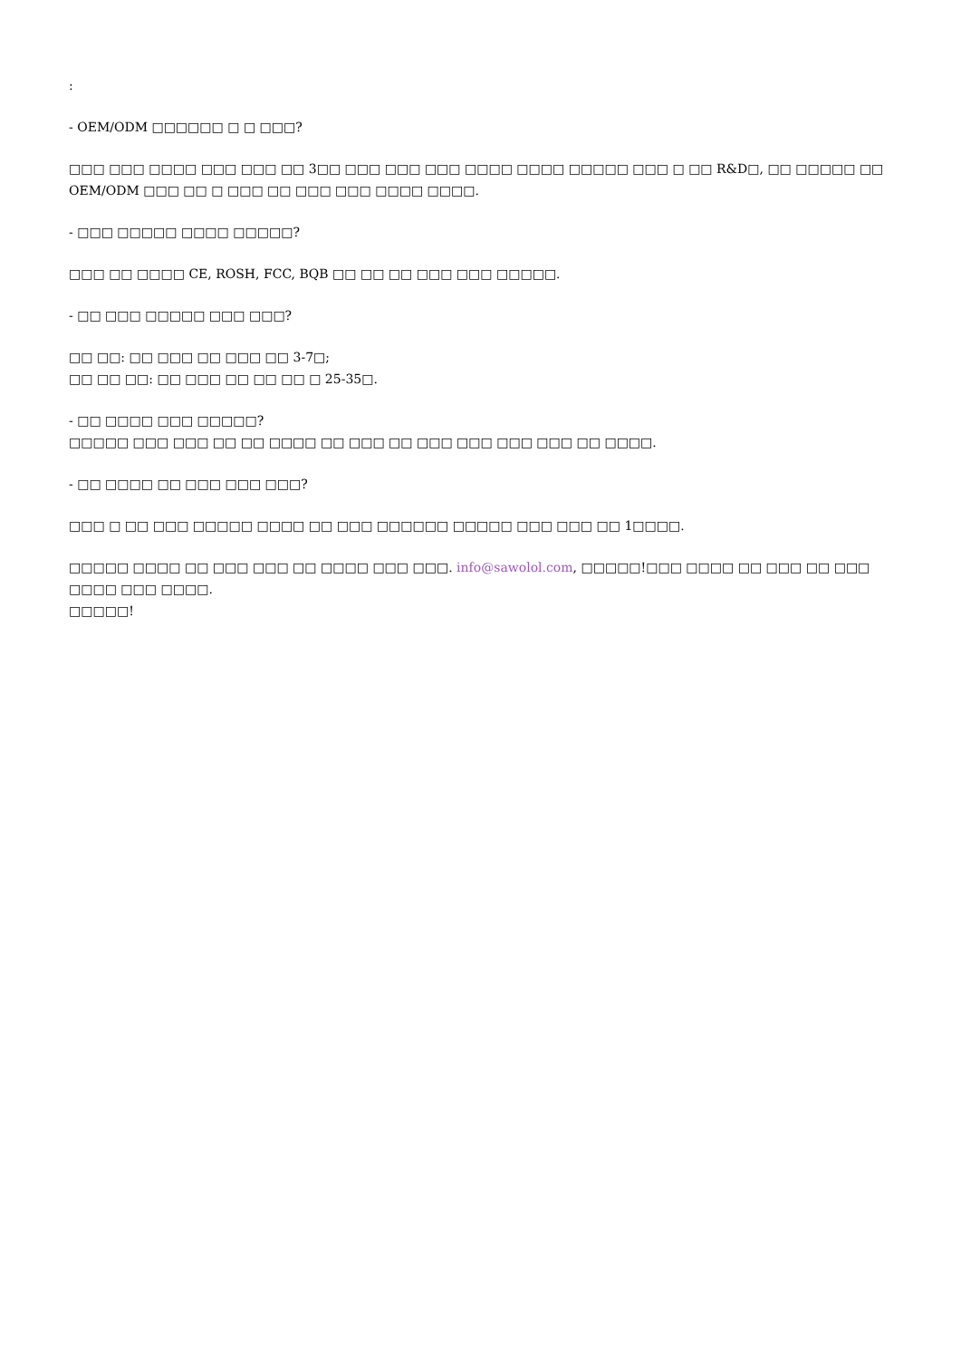:
- OEM/ODM □□□□□□ □ □ □□□?
□□□ □□□ □□□□ □□□ □□□ □□ 3□□ □□□ □□□ □□□ □□□□ □□□□ □□□□□ □□□ □ □□ R&D□, □□ □□□□□ □□ OEM/ODM □□□ □□ □ □□□ □□ □□□ □□□ □□□□ □□□□.
- □□□ □□□□□ □□□□ □□□□□?
□□□ □□ □□□□ CE, ROSH, FCC, BQB □□ □□ □□ □□□ □□□ □□□□□.
- □□ □□□ □□□□□ □□□ □□□?
□□ □□: □□ □□□ □□ □□□ □□ 3-7□;
□□ □□ □□: □□ □□□ □□ □□ □□ □ 25-35□.
- □□ □□□□ □□□ □□□□□?
□□□□□ □□□ □□□ □□ □□ □□□□ □□ □□□ □□ □□□ □□□ □□□ □□□ □□ □□□□.
- □□ □□□□ □□ □□□ □□□ □□□?
□□□ □ □□ □□□ □□□□□ □□□□ □□ □□□ □□□□□□ □□□□□ □□□ □□□ □□ 1□□□□.
□□□□□ □□□□ □□ □□□ □□□ □□ □□□□ □□□ □□□. info@sawolol.com, □□□□□!□□□ □□□□ □□ □□□ □□ □□□ □□□□ □□□ □□□□.
□□□□□!